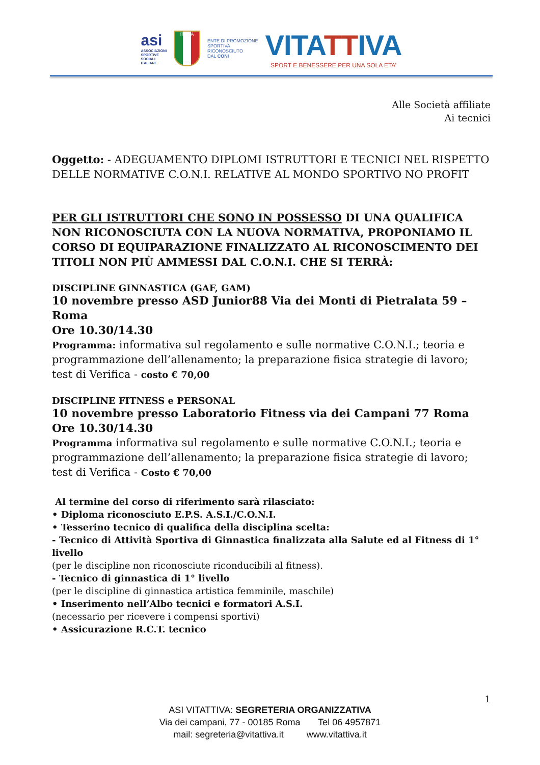asi
ASSOCIAZIONI
SPORTIVE
SOCIALI
ITALIANE
ITALIA
ENTE DI PROMOZIONE
SPORTIVA
RICONOSCIUTO
DAL CONI
VITATTIVA
SPORT E BENESSERE PER UNA SOLA ETA’
Alle Società affiliate
Ai tecnici
Oggetto: - ADEGUAMENTO DIPLOMI ISTRUTTORI E TECNICI NEL RISPETTO DELLE NORMATIVE C.O.N.I. RELATIVE AL MONDO SPORTIVO NO PROFIT
PER GLI ISTRUTTORI CHE SONO IN POSSESSO DI UNA QUALIFICA NON RICONOSCIUTA CON LA NUOVA NORMATIVA, PROPONIAMO IL CORSO DI EQUIPARAZIONE FINALIZZATO AL RICONOSCIMENTO DEI TITOLI NON PIÙ AMMESSI DAL C.O.N.I. CHE SI TERRÀ:
DISCIPLINE GINNASTICA (GAF, GAM)
10 novembre presso ASD Junior88 Via dei Monti di Pietralata 59 – Roma
Ore 10.30/14.30
Programma: informativa sul regolamento e sulle normative C.O.N.I.; teoria e programmazione dell’allenamento; la preparazione fisica strategie di lavoro; test di Verifica - costo € 70,00
DISCIPLINE FITNESS e PERSONAL
10 novembre presso Laboratorio Fitness via dei Campani 77 Roma
Ore 10.30/14.30
Programma informativa sul regolamento e sulle normative C.O.N.I.; teoria e programmazione dell’allenamento; la preparazione fisica strategie di lavoro; test di Verifica - Costo € 70,00
Al termine del corso di riferimento sarà rilasciato:
• Diploma riconosciuto E.P.S. A.S.I./C.O.N.I.
• Tesserino tecnico di qualifica della disciplina scelta:
- Tecnico di Attività Sportiva di Ginnastica finalizzata alla Salute ed al Fitness di 1° livello
(per le discipline non riconosciute riconducibili al fitness).
- Tecnico di ginnastica di 1° livello
(per le discipline di ginnastica artistica femminile, maschile)
• Inserimento nell’Albo tecnici e formatori A.S.I.
(necessario per ricevere i compensi sportivi)
• Assicurazione R.C.T. tecnico
1
ASI VITATTIVA: SEGRETERIA ORGANIZZATIVA
Via dei campani, 77 - 00185 Roma Tel 06 4957871
mail: segreteria@vitattiva.it www.vitattiva.it